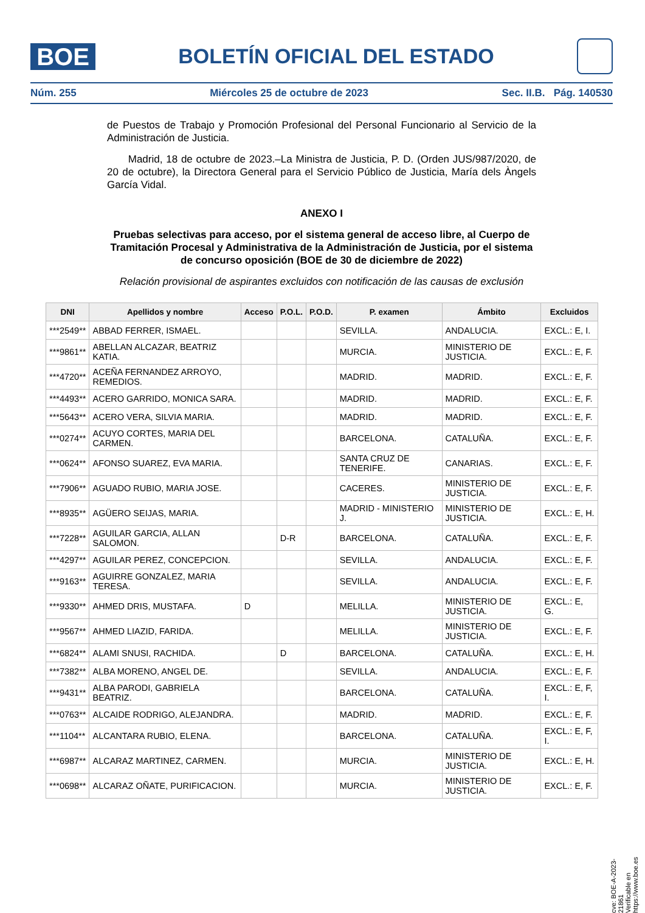BOE
BOLETÍN OFICIAL DEL ESTADO
Núm. 255 Miércoles 25 de octubre de 2023 Sec. II.B. Pág. 140530
de Puestos de Trabajo y Promoción Profesional del Personal Funcionario al Servicio de la Administración de Justicia.
Madrid, 18 de octubre de 2023.–La Ministra de Justicia, P. D. (Orden JUS/987/2020, de 20 de octubre), la Directora General para el Servicio Público de Justicia, María dels Àngels García Vidal.
ANEXO I
Pruebas selectivas para acceso, por el sistema general de acceso libre, al Cuerpo de Tramitación Procesal y Administrativa de la Administración de Justicia, por el sistema de concurso oposición (BOE de 30 de diciembre de 2022)
Relación provisional de aspirantes excluidos con notificación de las causas de exclusión
| DNI | Apellidos y nombre | Acceso | P.O.L. | P.O.D. | P. examen | Ámbito | Excluidos |
| --- | --- | --- | --- | --- | --- | --- | --- |
| ***2549** | ABBAD FERRER, ISMAEL. | | | | SEVILLA. | ANDALUCIA. | EXCL.: E, I. |
| ***9861** | ABELLAN ALCAZAR, BEATRIZ KATIA. | | | | MURCIA. | MINISTERIO DE JUSTICIA. | EXCL.: E, F. |
| ***4720** | ACEÑA FERNANDEZ ARROYO, REMEDIOS. | | | | MADRID. | MADRID. | EXCL.: E, F. |
| ***4493** | ACERO GARRIDO, MONICA SARA. | | | | MADRID. | MADRID. | EXCL.: E, F. |
| ***5643** | ACERO VERA, SILVIA MARIA. | | | | MADRID. | MADRID. | EXCL.: E, F. |
| ***0274** | ACUYO CORTES, MARIA DEL CARMEN. | | | | BARCELONA. | CATALUÑA. | EXCL.: E, F. |
| ***0624** | AFONSO SUAREZ, EVA MARIA. | | | | SANTA CRUZ DE TENERIFE. | CANARIAS. | EXCL.: E, F. |
| ***7906** | AGUADO RUBIO, MARIA JOSE. | | | | CACERES. | MINISTERIO DE JUSTICIA. | EXCL.: E, F. |
| ***8935** | AGÜERO SEIJAS, MARIA. | | | | MADRID - MINISTERIO J. | MINISTERIO DE JUSTICIA. | EXCL.: E, H. |
| ***7228** | AGUILAR GARCIA, ALLAN SALOMON. | | D-R | | BARCELONA. | CATALUÑA. | EXCL.: E, F. |
| ***4297** | AGUILAR PEREZ, CONCEPCION. | | | | SEVILLA. | ANDALUCIA. | EXCL.: E, F. |
| ***9163** | AGUIRRE GONZALEZ, MARIA TERESA. | | | | SEVILLA. | ANDALUCIA. | EXCL.: E, F. |
| ***9330** | AHMED DRIS, MUSTAFA. | D | | | MELILLA. | MINISTERIO DE JUSTICIA. | EXCL.: E, G. |
| ***9567** | AHMED LIAZID, FARIDA. | | | | MELILLA. | MINISTERIO DE JUSTICIA. | EXCL.: E, F. |
| ***6824** | ALAMI SNUSI, RACHIDA. | | D | | BARCELONA. | CATALUÑA. | EXCL.: E, H. |
| ***7382** | ALBA MORENO, ANGEL DE. | | | | SEVILLA. | ANDALUCIA. | EXCL.: E, F. |
| ***9431** | ALBA PARODI, GABRIELA BEATRIZ. | | | | BARCELONA. | CATALUÑA. | EXCL.: E, F, I. |
| ***0763** | ALCAIDE RODRIGO, ALEJANDRA. | | | | MADRID. | MADRID. | EXCL.: E, F. |
| ***1104** | ALCANTARA RUBIO, ELENA. | | | | BARCELONA. | CATALUÑA. | EXCL.: E, F, I. |
| ***6987** | ALCARAZ MARTINEZ, CARMEN. | | | | MURCIA. | MINISTERIO DE JUSTICIA. | EXCL.: E, H. |
| ***0698** | ALCARAZ OÑATE, PURIFICACION. | | | | MURCIA. | MINISTERIO DE JUSTICIA. | EXCL.: E, F. |
cve: BOE-A-2023-21861
Verificable en https://www.boe.es